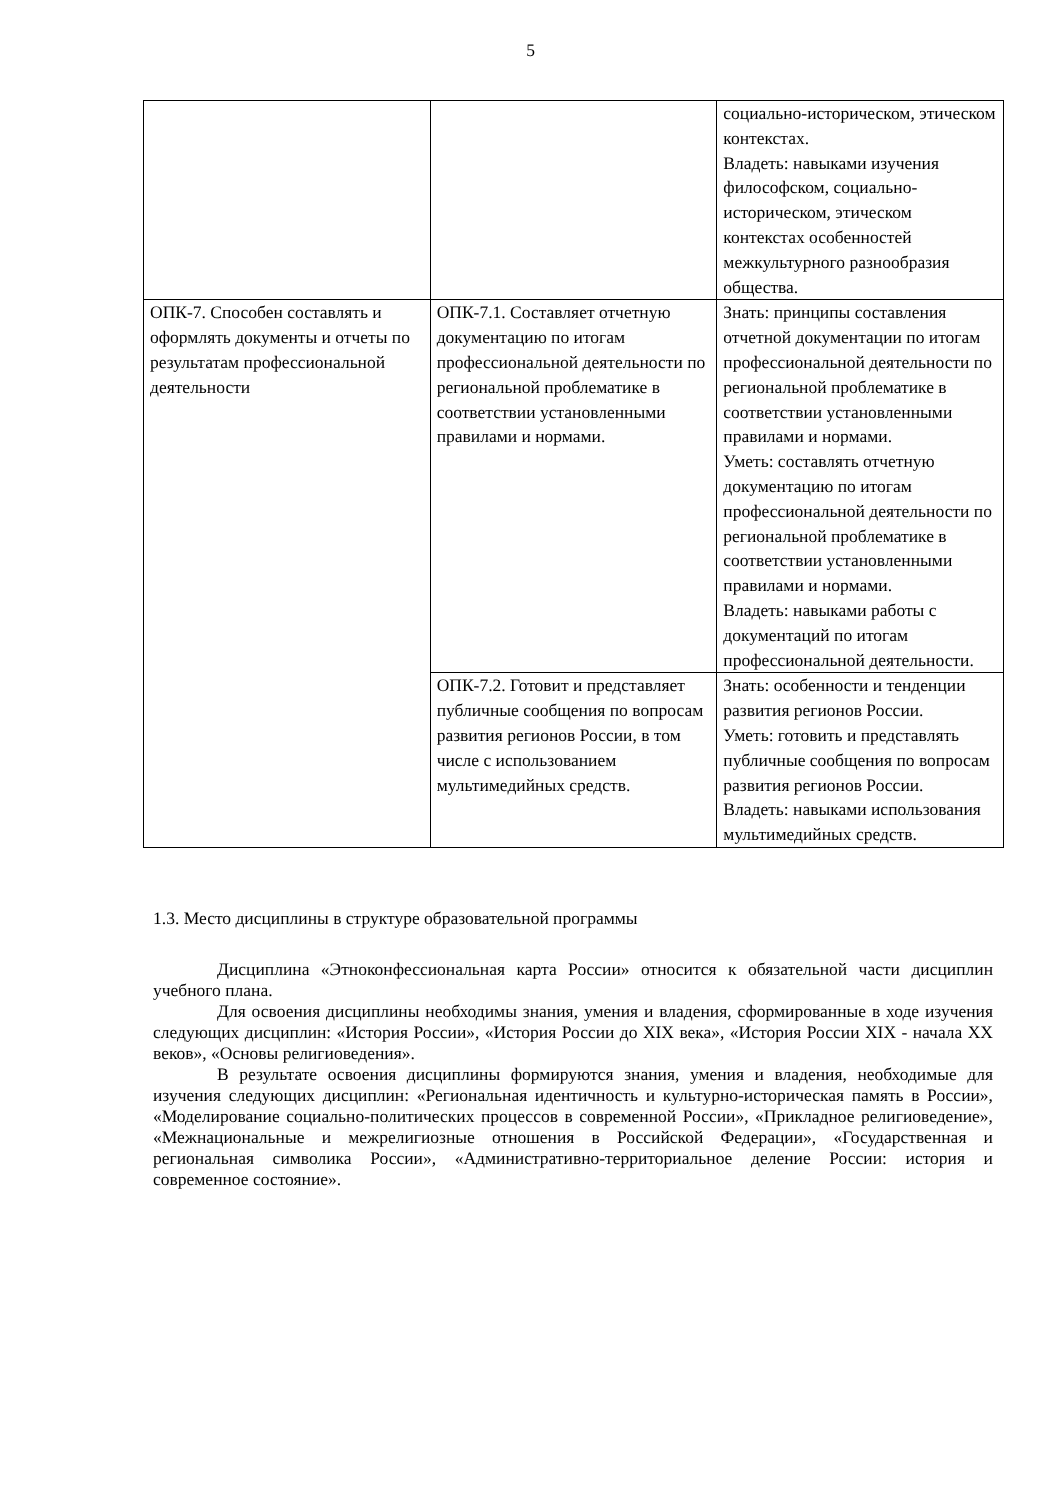5
| | | социально-историческом, этическом контекстах. Владеть: навыками изучения философском, социально-историческом, этическом контекстах особенностей межкультурного разнообразия общества. |
| ОПК-7. Способен составлять и оформлять документы и отчеты по результатам профессиональной деятельности | ОПК-7.1. Составляет отчетную документацию по итогам профессиональной деятельности по региональной проблематике в соответствии установленными правилами и нормами. | Знать: принципы составления отчетной документации по итогам профессиональной деятельности по региональной проблематике в соответствии установленными правилами и нормами. Уметь: составлять отчетную документацию по итогам профессиональной деятельности по региональной проблематике в соответствии установленными правилами и нормами. Владеть: навыками работы с документаций по итогам профессиональной деятельности. |
| | ОПК-7.2. Готовит и представляет публичные сообщения по вопросам развития регионов России, в том числе с использованием мультимедийных средств. | Знать: особенности и тенденции развития регионов России. Уметь: готовить и представлять публичные сообщения по вопросам развития регионов России. Владеть: навыками использования мультимедийных средств. |
1.3. Место дисциплины в структуре образовательной программы
Дисциплина «Этноконфессиональная карта России» относится к обязательной части дисциплин учебного плана.
Для освоения дисциплины необходимы знания, умения и владения, сформированные в ходе изучения следующих дисциплин: «История России», «История России до XIX века», «История России XIX - начала XX веков», «Основы религиоведения».
В результате освоения дисциплины формируются знания, умения и владения, необходимые для изучения следующих дисциплин: «Региональная идентичность и культурно-историческая память в России», «Моделирование социально-политических процессов в современной России», «Прикладное религиоведение», «Межнациональные и межрелигиозные отношения в Российской Федерации», «Государственная и региональная символика России», «Административно-территориальное деление России: история и современное состояние».